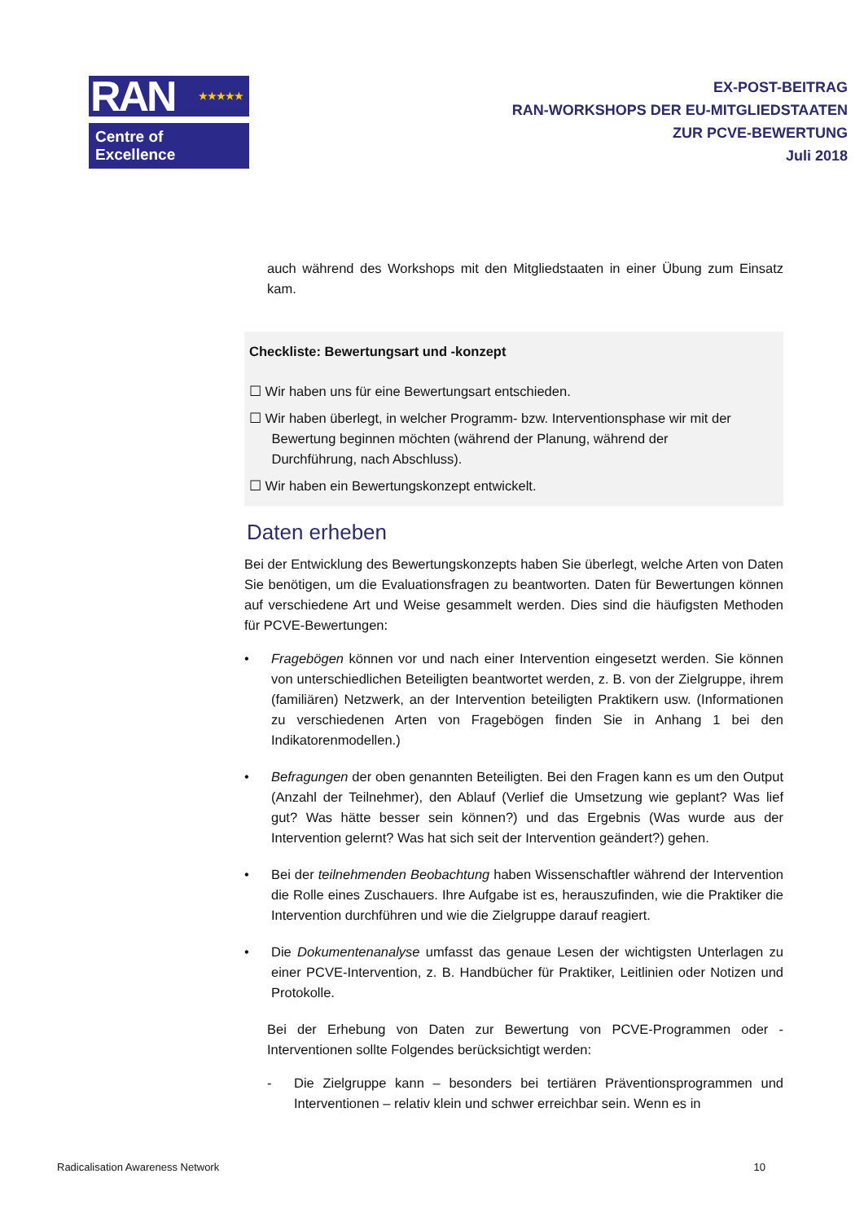RAN ★★★★★
Centre of Excellence
EX-POST-BEITRAG
RAN-WORKSHOPS DER EU-MITGLIEDSTAATEN
ZUR PCVE-BEWERTUNG
Juli 2018
auch während des Workshops mit den Mitgliedstaaten in einer Übung zum Einsatz kam.
Checkliste: Bewertungsart und -konzept
☐ Wir haben uns für eine Bewertungsart entschieden.
☐ Wir haben überlegt, in welcher Programm- bzw. Interventionsphase wir mit der
Bewertung beginnen möchten (während der Planung, während der
Durchführung, nach Abschluss).
☐ Wir haben ein Bewertungskonzept entwickelt.
Daten erheben
Bei der Entwicklung des Bewertungskonzepts haben Sie überlegt, welche Arten von Daten Sie benötigen, um die Evaluationsfragen zu beantworten. Daten für Bewertungen können auf verschiedene Art und Weise gesammelt werden. Dies sind die häufigsten Methoden für PCVE-Bewertungen:
• Fragebögen können vor und nach einer Intervention eingesetzt werden. Sie können von unterschiedlichen Beteiligten beantwortet werden, z. B. von der Zielgruppe, ihrem (familiären) Netzwerk, an der Intervention beteiligten Praktikern usw. (Informationen zu verschiedenen Arten von Fragebögen finden Sie in Anhang 1 bei den Indikatorenmodellen.)
• Befragungen der oben genannten Beteiligten. Bei den Fragen kann es um den Output (Anzahl der Teilnehmer), den Ablauf (Verlief die Umsetzung wie geplant? Was lief gut? Was hätte besser sein können?) und das Ergebnis (Was wurde aus der Intervention gelernt? Was hat sich seit der Intervention geändert?) gehen.
• Bei der teilnehmenden Beobachtung haben Wissenschaftler während der Intervention die Rolle eines Zuschauers. Ihre Aufgabe ist es, herauszufinden, wie die Praktiker die Intervention durchführen und wie die Zielgruppe darauf reagiert.
• Die Dokumentenanalyse umfasst das genaue Lesen der wichtigsten Unterlagen zu einer PCVE-Intervention, z. B. Handbücher für Praktiker, Leitlinien oder Notizen und Protokolle.
Bei der Erhebung von Daten zur Bewertung von PCVE-Programmen oder -Interventionen sollte Folgendes berücksichtigt werden:
- Die Zielgruppe kann – besonders bei tertiären Präventionsprogrammen und Interventionen – relativ klein und schwer erreichbar sein. Wenn es in
Radicalisation Awareness Network 10